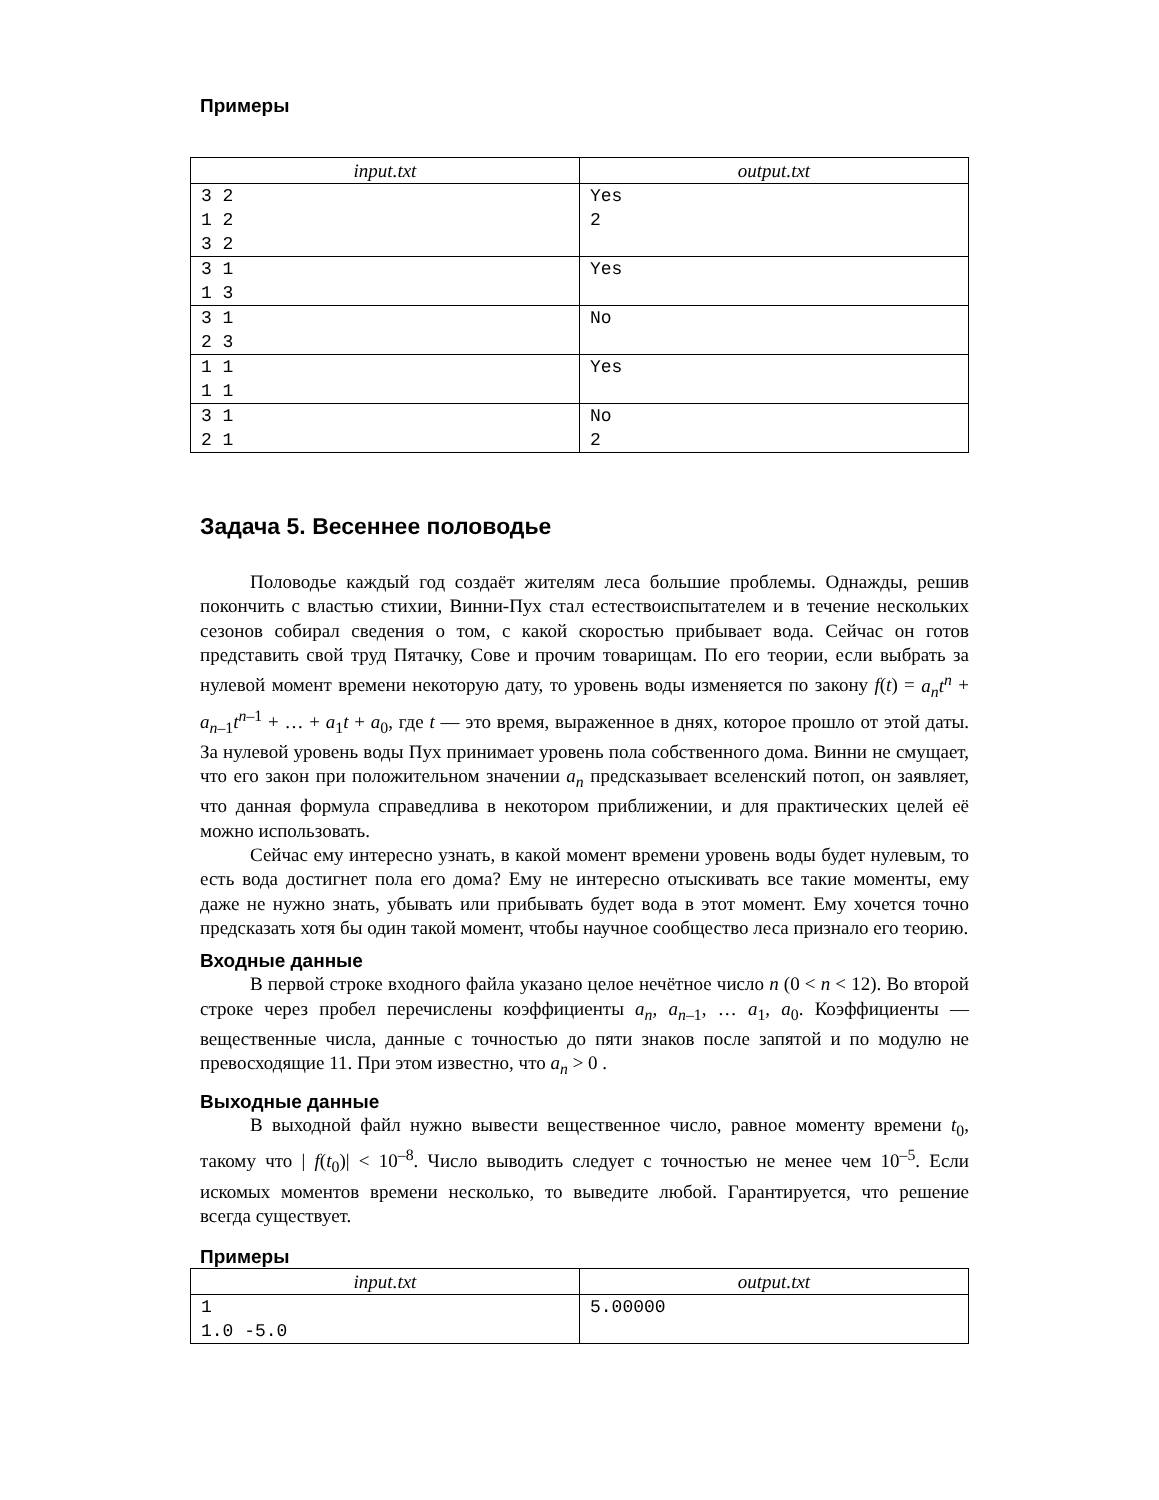Примеры
| input.txt | output.txt |
| --- | --- |
| 3 2 1 2 3 2 | Yes 2 |
| 3 1 1 3 | Yes |
| 3 1 2 3 | No |
| 1 1 1 1 | Yes |
| 3 1 2 1 | No 2 |
Задача 5. Весеннее половодье
Половодье каждый год создаёт жителям леса большие проблемы. Однажды, решив покончить с властью стихии, Винни-Пух стал естествоиспытателем и в течение нескольких сезонов собирал сведения о том, с какой скоростью прибывает вода. Сейчас он готов представить свой труд Пятачку, Сове и прочим товарищам. По его теории, если выбрать за нулевой момент времени некоторую дату, то уровень воды изменяется по закону f(t) = a<sub>n</sub>t<sup>n</sup> + a<sub>n–1</sub>t<sup>n–1</sup> + … + a<sub>1</sub>t + a<sub>0</sub>, где t — это время, выраженное в днях, которое прошло от этой даты. За нулевой уровень воды Пух принимает уровень пола собственного дома. Винни не смущает, что его закон при положительном значении a<sub>n</sub> предсказывает вселенский потоп, он заявляет, что данная формула справедлива в некотором приближении, и для практических целей её можно использовать.
Сейчас ему интересно узнать, в какой момент времени уровень воды будет нулевым, то есть вода достигнет пола его дома? Ему не интересно отыскивать все такие моменты, ему даже не нужно знать, убывать или прибывать будет вода в этот момент. Ему хочется точно предсказать хотя бы один такой момент, чтобы научное сообщество леса признало его теорию.
Входные данные
В первой строке входного файла указано целое нечётное число n (0 < n < 12). Во второй строке через пробел перечислены коэффициенты a<sub>n</sub>, a<sub>n–1</sub>, … a<sub>1</sub>, a<sub>0</sub>. Коэффициенты — вещественные числа, данные с точностью до пяти знаков после запятой и по модулю не превосходящие 11. При этом известно, что a<sub>n</sub> > 0 .
Выходные данные
В выходной файл нужно вывести вещественное число, равное моменту времени t<sub>0</sub>, такому что | f(t<sub>0</sub>)| < 10<sup>–8</sup>. Число выводить следует с точностью не менее чем 10<sup>–5</sup>. Если искомых моментов времени несколько, то выведите любой. Гарантируется, что решение всегда существует.
Примеры
| input.txt | output.txt |
| --- | --- |
| 1 1.0 -5.0 | 5.00000 |